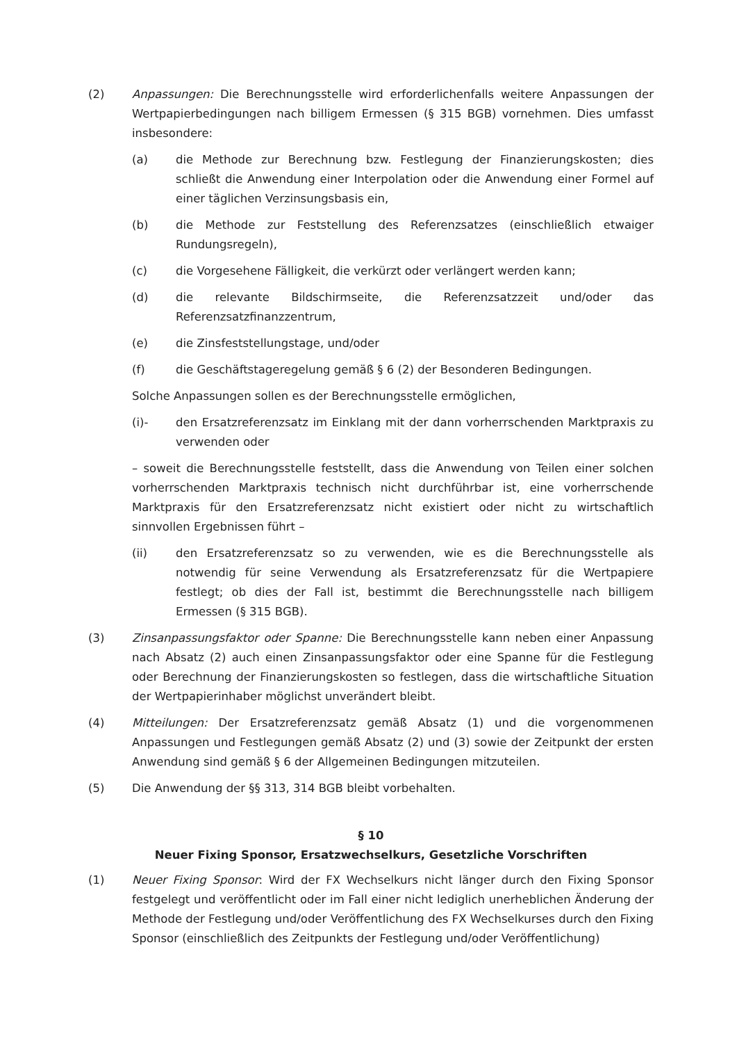(2) Anpassungen: Die Berechnungsstelle wird erforderlichenfalls weitere Anpassungen der Wertpapierbedingungen nach billigem Ermessen (§ 315 BGB) vornehmen. Dies umfasst insbesondere:
(a) die Methode zur Berechnung bzw. Festlegung der Finanzierungskosten; dies schließt die Anwendung einer Interpolation oder die Anwendung einer Formel auf einer täglichen Verzinsungsbasis ein,
(b) die Methode zur Feststellung des Referenzsatzes (einschließlich etwaiger Rundungsregeln),
(c) die Vorgesehene Fälligkeit, die verkürzt oder verlängert werden kann;
(d) die relevante Bildschirmseite, die Referenzsatzzeit und/oder das Referenzsatzfinanzzentrum,
(e) die Zinsfeststellungstage, und/oder
(f) die Geschäftstageregelung gemäß § 6 (2) der Besonderen Bedingungen.
Solche Anpassungen sollen es der Berechnungsstelle ermöglichen,
(i)- den Ersatzreferenzsatz im Einklang mit der dann vorherrschenden Marktpraxis zu verwenden oder
– soweit die Berechnungsstelle feststellt, dass die Anwendung von Teilen einer solchen vorherrschenden Marktpraxis technisch nicht durchführbar ist, eine vorherrschende Marktpraxis für den Ersatzreferenzsatz nicht existiert oder nicht zu wirtschaftlich sinnvollen Ergebnissen führt –
(ii) den Ersatzreferenzsatz so zu verwenden, wie es die Berechnungsstelle als notwendig für seine Verwendung als Ersatzreferenzsatz für die Wertpapiere festlegt; ob dies der Fall ist, bestimmt die Berechnungsstelle nach billigem Ermessen (§ 315 BGB).
(3) Zinsanpassungsfaktor oder Spanne: Die Berechnungsstelle kann neben einer Anpassung nach Absatz (2) auch einen Zinsanpassungsfaktor oder eine Spanne für die Festlegung oder Berechnung der Finanzierungskosten so festlegen, dass die wirtschaftliche Situation der Wertpapierinhaber möglichst unverändert bleibt.
(4) Mitteilungen: Der Ersatzreferenzsatz gemäß Absatz (1) und die vorgenommenen Anpassungen und Festlegungen gemäß Absatz (2) und (3) sowie der Zeitpunkt der ersten Anwendung sind gemäß § 6 der Allgemeinen Bedingungen mitzuteilen.
(5) Die Anwendung der §§ 313, 314 BGB bleibt vorbehalten.
§ 10
Neuer Fixing Sponsor, Ersatzwechselkurs, Gesetzliche Vorschriften
(1) Neuer Fixing Sponsor: Wird der FX Wechselkurs nicht länger durch den Fixing Sponsor festgelegt und veröffentlicht oder im Fall einer nicht lediglich unerheblichen Änderung der Methode der Festlegung und/oder Veröffentlichung des FX Wechselkurses durch den Fixing Sponsor (einschließlich des Zeitpunkts der Festlegung und/oder Veröffentlichung)